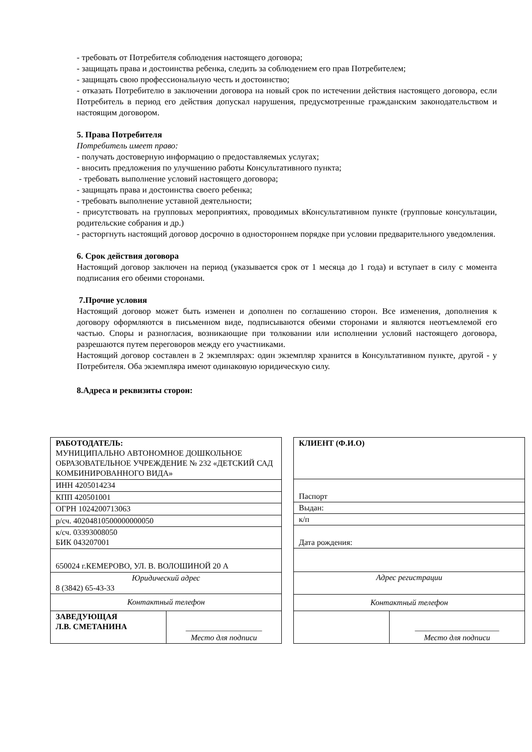- требовать от Потребителя соблюдения настоящего договора;
- защищать права и достоинства ребенка, следить за соблюдением его прав Потребителем;
- защищать свою профессиональную честь и достоинство;
- отказать Потребителю в заключении договора на новый срок по истечении действия настоящего договора, если Потребитель в период его действия допускал нарушения, предусмотренные гражданским законодательством и настоящим договором.
5. Права Потребителя
Потребитель имеет право:
- получать достоверную информацию о предоставляемых услугах;
- вносить предложения по улучшению работы Консультативного пункта;
- требовать выполнение условий настоящего договора;
- защищать права и достоинства своего ребенка;
- требовать выполнение уставной деятельности;
- присутствовать на групповых мероприятиях, проводимых вКонсультативном пункте (групповые консультации, родительские собрания и др.)
- расторгнуть настоящий договор досрочно в одностороннем порядке при условии предварительного уведомления.
6. Срок действия договора
Настоящий договор заключен на период (указывается срок от 1 месяца до 1 года) и вступает в силу с момента подписания его обеими сторонами.
7.Прочие условия
Настоящий договор может быть изменен и дополнен по соглашению сторон. Все изменения, дополнения к договору оформляются в письменном виде, подписываются обеими сторонами и являются неотъемлемой его частью. Споры и разногласия, возникающие при толковании или исполнении условий настоящего договора, разрешаются путем переговоров между его участниками.
Настоящий договор составлен в 2 экземплярах: один экземпляр хранится в Консультативном пункте, другой - у Потребителя. Оба экземпляра имеют одинаковую юридическую силу.
8.Адреса и реквизиты сторон:
| РАБОТОДАТЕЛЬ: МУНИЦИПАЛЬНО АВТОНОМНОЕ ДОШКОЛЬНОЕ ОБРАЗОВАТЕЛЬНОЕ УЧРЕЖДЕНИЕ № 232 «ДЕТСКИЙ САД КОМБИНИРОВАННОГО ВИДА» | |
| ИНН 4205014234 | |
| КПП 420501001 | |
| ОГРН 1024200713063 | |
| р/сч. 40204810500000000050 | |
| к/сч. 03393008050 БИК 043207001 | |
| 650024 г.КЕМЕРОВО, УЛ. В. ВОЛОШИНОЙ 20 А | |
| Юридический адрес 8 (3842) 65-43-33 | |
| Контактный телефон | |
| ЗАВЕДУЮЩАЯ Л.В. СМЕТАНИНА | ___________________ Место для подписи |
| КЛИЕНТ (Ф.И.О) | |
| Паспорт | |
| Выдан: | |
| к/п | |
| Дата рождения: | |
| Адрес регистрации | |
| Контактный телефон | |
| | _____________________ Место для подписи |